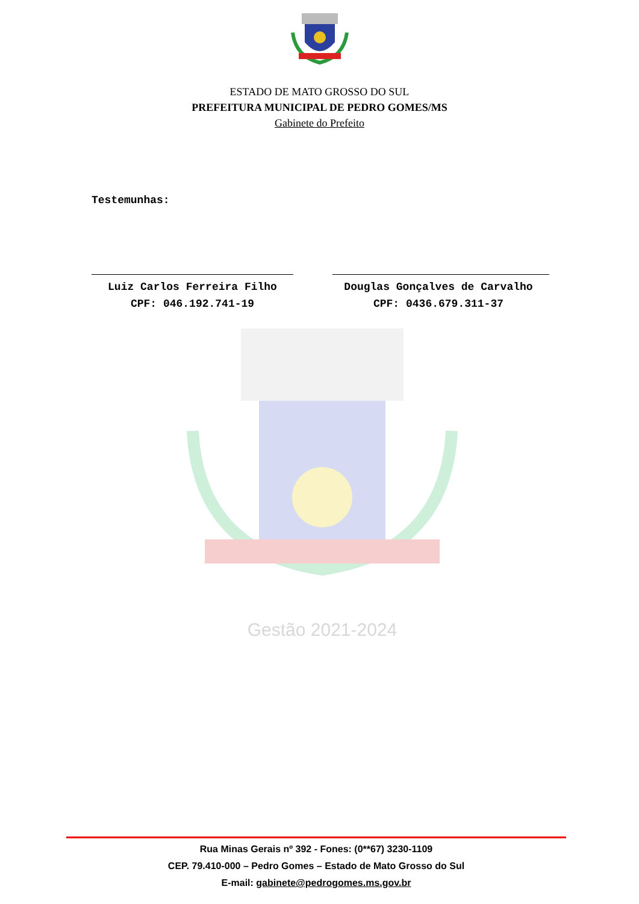ESTADO DE MATO GROSSO DO SUL
PREFEITURA MUNICIPAL DE PEDRO GOMES/MS
Gabinete do Prefeito
Testemunhas:
Luiz Carlos Ferreira Filho
CPF: 046.192.741-19
Douglas Gonçalves de Carvalho
CPF: 0436.679.311-37
Gestão 2021-2024
Rua Minas Gerais nº 392 - Fones: (0**67) 3230-1109
CEP. 79.410-000 – Pedro Gomes – Estado de Mato Grosso do Sul
E-mail: gabinete@pedrogomes.ms.gov.br